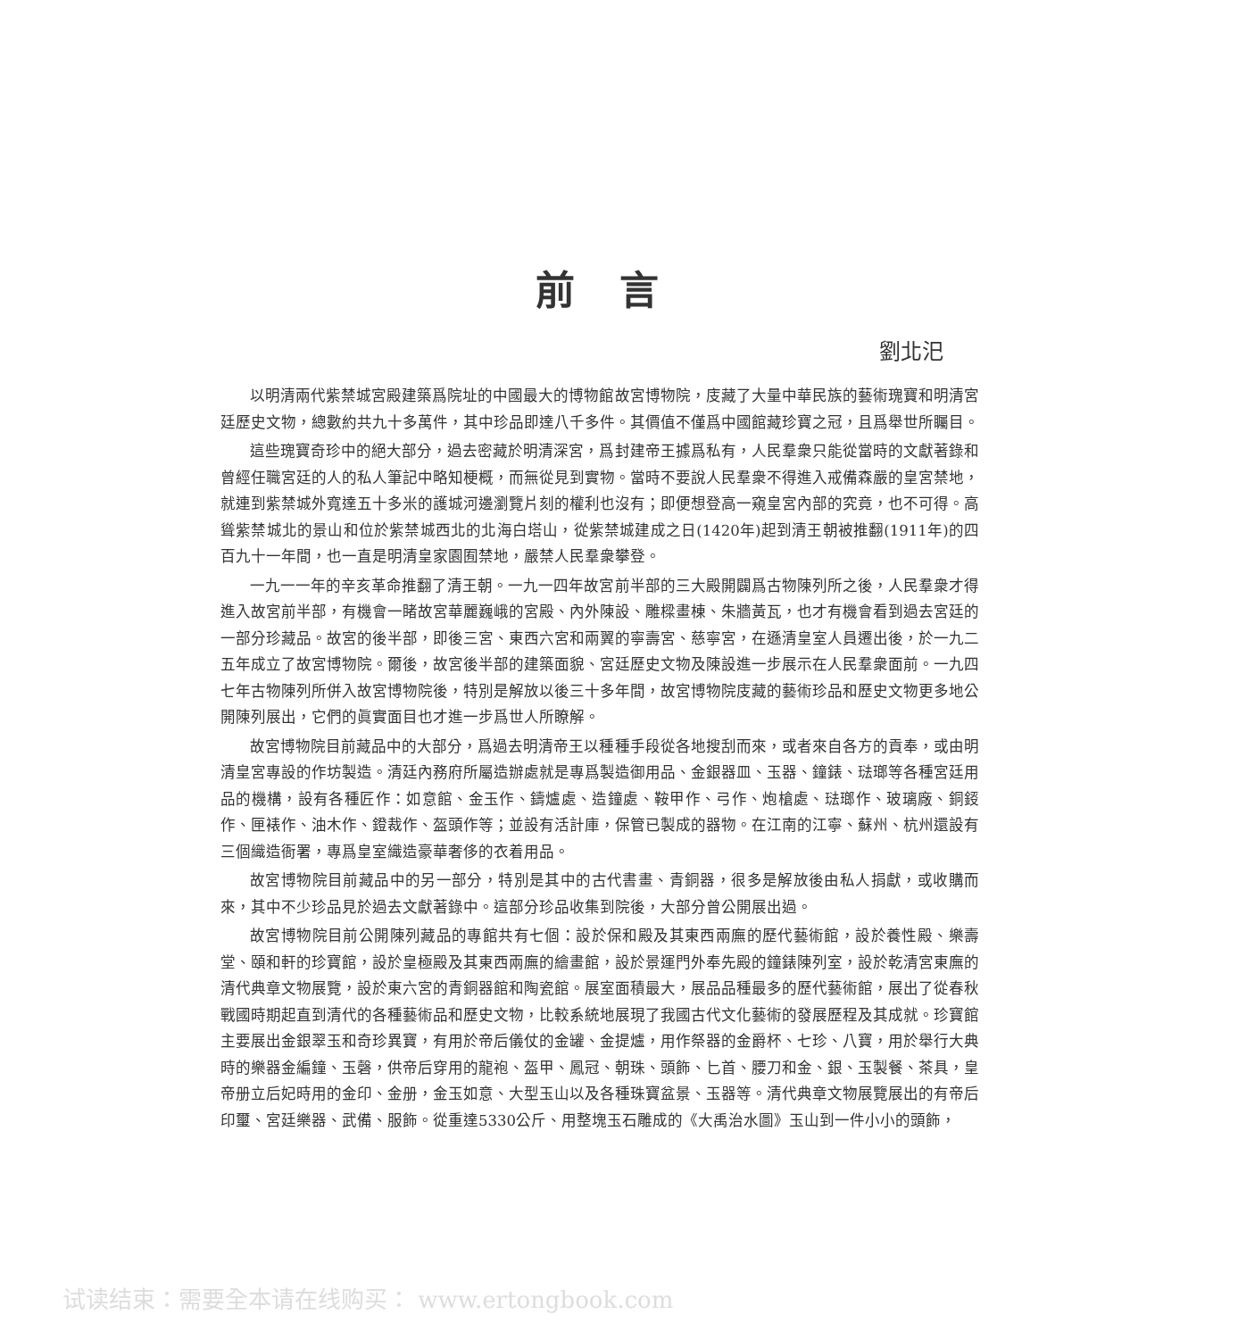前言
劉北汜
以明清兩代紫禁城宮殿建築爲院址的中國最大的博物館故宮博物院，庋藏了大量中華民族的藝術瑰寶和明清宮廷歷史文物，總數約共九十多萬件，其中珍品即達八千多件。其價值不僅爲中國館藏珍寶之冠，且爲舉世所矚目。
這些瑰寶奇珍中的絕大部分，過去密藏於明清深宮，爲封建帝王據爲私有，人民羣衆只能從當時的文獻著錄和曾經任職宮廷的人的私人筆記中略知梗概，而無從見到實物。當時不要說人民羣衆不得進入戒備森嚴的皇宮禁地，就連到紫禁城外寬達五十多米的護城河邊瀏覽片刻的權利也沒有；即便想登高一窺皇宮內部的究竟，也不可得。高聳紫禁城北的景山和位於紫禁城西北的北海白塔山，從紫禁城建成之日(1420年)起到清王朝被推翻(1911年)的四百九十一年間，也一直是明清皇家園囿禁地，嚴禁人民羣衆攀登。
一九一一年的辛亥革命推翻了清王朝。一九一四年故宮前半部的三大殿開闢爲古物陳列所之後，人民羣衆才得進入故宮前半部，有機會一睹故宮華麗巍峨的宮殿、內外陳設、雕樑畫棟、朱牆黃瓦，也才有機會看到過去宮廷的一部分珍藏品。故宮的後半部，即後三宮、東西六宮和兩翼的寧壽宮、慈寧宮，在遜清皇室人員遷出後，於一九二五年成立了故宮博物院。爾後，故宮後半部的建築面貌、宮廷歷史文物及陳設進一步展示在人民羣衆面前。一九四七年古物陳列所併入故宮博物院後，特別是解放以後三十多年間，故宮博物院庋藏的藝術珍品和歷史文物更多地公開陳列展出，它們的眞實面目也才進一步爲世人所瞭解。
故宮博物院目前藏品中的大部分，爲過去明清帝王以種種手段從各地搜刮而來，或者來自各方的貢奉，或由明清皇宮專設的作坊製造。清廷內務府所屬造辦處就是專爲製造御用品、金銀器皿、玉器、鐘錶、琺瑯等各種宮廷用品的機構，設有各種匠作：如意館、金玉作、鑄爐處、造鐘處、鞍甲作、弓作、炮槍處、琺瑯作、玻璃廠、銅鋄作、匣裱作、油木作、鐙裁作、盔頭作等；並設有活計庫，保管已製成的器物。在江南的江寧、蘇州、杭州還設有三個織造衙署，專爲皇室織造豪華奢侈的衣着用品。
故宮博物院目前藏品中的另一部分，特別是其中的古代書畫、青銅器，很多是解放後由私人捐獻，或收購而來，其中不少珍品見於過去文獻著錄中。這部分珍品收集到院後，大部分曾公開展出過。
故宮博物院目前公開陳列藏品的專館共有七個：設於保和殿及其東西兩廡的歷代藝術館，設於養性殿、樂壽堂、頤和軒的珍寶館，設於皇極殿及其東西兩廡的繪畫館，設於景運門外奉先殿的鐘錶陳列室，設於乾清宮東廡的清代典章文物展覽，設於東六宮的青銅器館和陶瓷館。展室面積最大，展品品種最多的歷代藝術館，展出了從春秋戰國時期起直到清代的各種藝術品和歷史文物，比較系統地展現了我國古代文化藝術的發展歷程及其成就。珍寶館主要展出金銀翠玉和奇珍異寶，有用於帝后儀仗的金罐、金提爐，用作祭器的金爵杯、七珍、八寶，用於舉行大典時的樂器金編鐘、玉磬，供帝后穿用的龍袍、盔甲、鳳冠、朝珠、頭飾、匕首、腰刀和金、銀、玉製餐、茶具，皇帝册立后妃時用的金印、金册，金玉如意、大型玉山以及各種珠寶盆景、玉器等。清代典章文物展覽展出的有帝后印璽、宮廷樂器、武備、服飾。從重達5330公斤、用整塊玉石雕成的《大禹治水圖》玉山到一件小小的頭飾，
试读结束：需要全本请在线购买： www.ertongbook.com